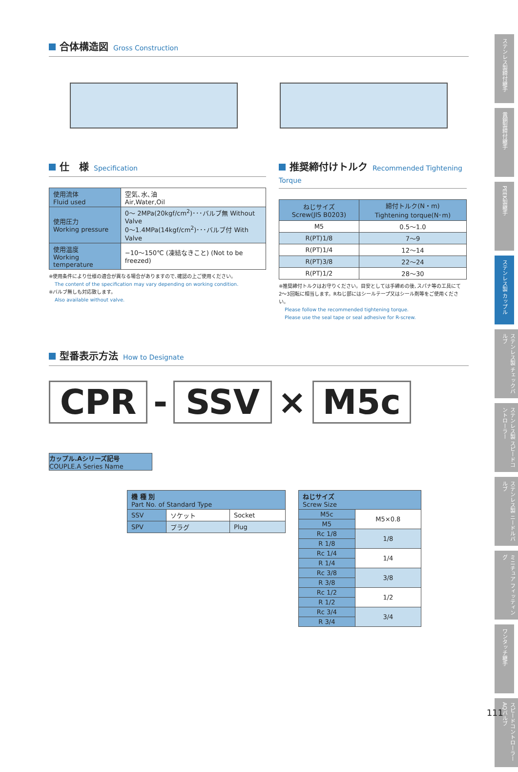合体構造図 Gross Construction
仕　様 Specification
| 使用流体 Fluid used | 空気､水､油 Air,Water,Oil |
| 使用圧力 Working pressure | 0～ 2MPa(20kgf/cm<sup>2</sup>)･･･バルブ無 Without Valve 0～1.4MPa(14kgf/cm<sup>2</sup>)･･･バルブ付 With Valve |
| 使用温度 Working temperature | −10～150℃ (凍結なきこと) (Not to be freezed) |
※使用条件により仕様の適合が異なる場合がありますので､確認の上ご使用ください。
The content of the specification may vary depending on working condition.
※バルブ無しも対応致します。
Also available without valve.
推奨締付けトルク Recommended Tightening Torque
| ねじサイズ Screw(JIS B0203) | 締付トルク(N・m) Tightening torque(N･m) |
| --- | --- |
| M5 | 0.5～1.0 |
| R(PT)1/8 | 7～9 |
| R(PT)1/4 | 12～14 |
| R(PT)3/8 | 22～24 |
| R(PT)1/2 | 28～30 |
※推奨締付トルクはお守りください。目安としては手締めの後､スパナ等の工具にて
2～3回転に相当します。Rねじ部にはシールテープ又はシール剤等をご使用ください。
Please follow the recommended tightening torque.
Please use the seal tape or seal adhesive for R-screw.
型番表示方法 How to Designate
CPR - SSV × M5c
カップル.Aシリーズ記号
COUPLE.A Series Name
| 機 種 別 Part No. of Standard Type | | |
| --- | --- | --- |
| SSV | ソケット | Socket |
| SPV | プラグ | Plug |
| ねじサイズ Screw Size | |
| --- | --- |
| M5c | M5×0.8 |
| M5 | |
| Rc 1/8 | 1/8 |
| R 1/8 | |
| Rc 1/4 | 1/4 |
| R 1/4 | |
| Rc 3/8 | 3/8 |
| R 3/8 | |
| Rc 1/2 | 1/2 |
| R 1/2 | |
| Rc 3/4 | 3/4 |
| R 3/4 | |
ステンレス製締付継手
黄銅製締付継手
PEEK製継手
ステンレス製 カップル
ステンレス製 チェックバルブ
ステンレス製 スピードコントローラー
ステンレス製 ニードルバルブ
ミニチュア フィッティング
ワンタッチ継手
スピードコントローラー AQバルブ
111